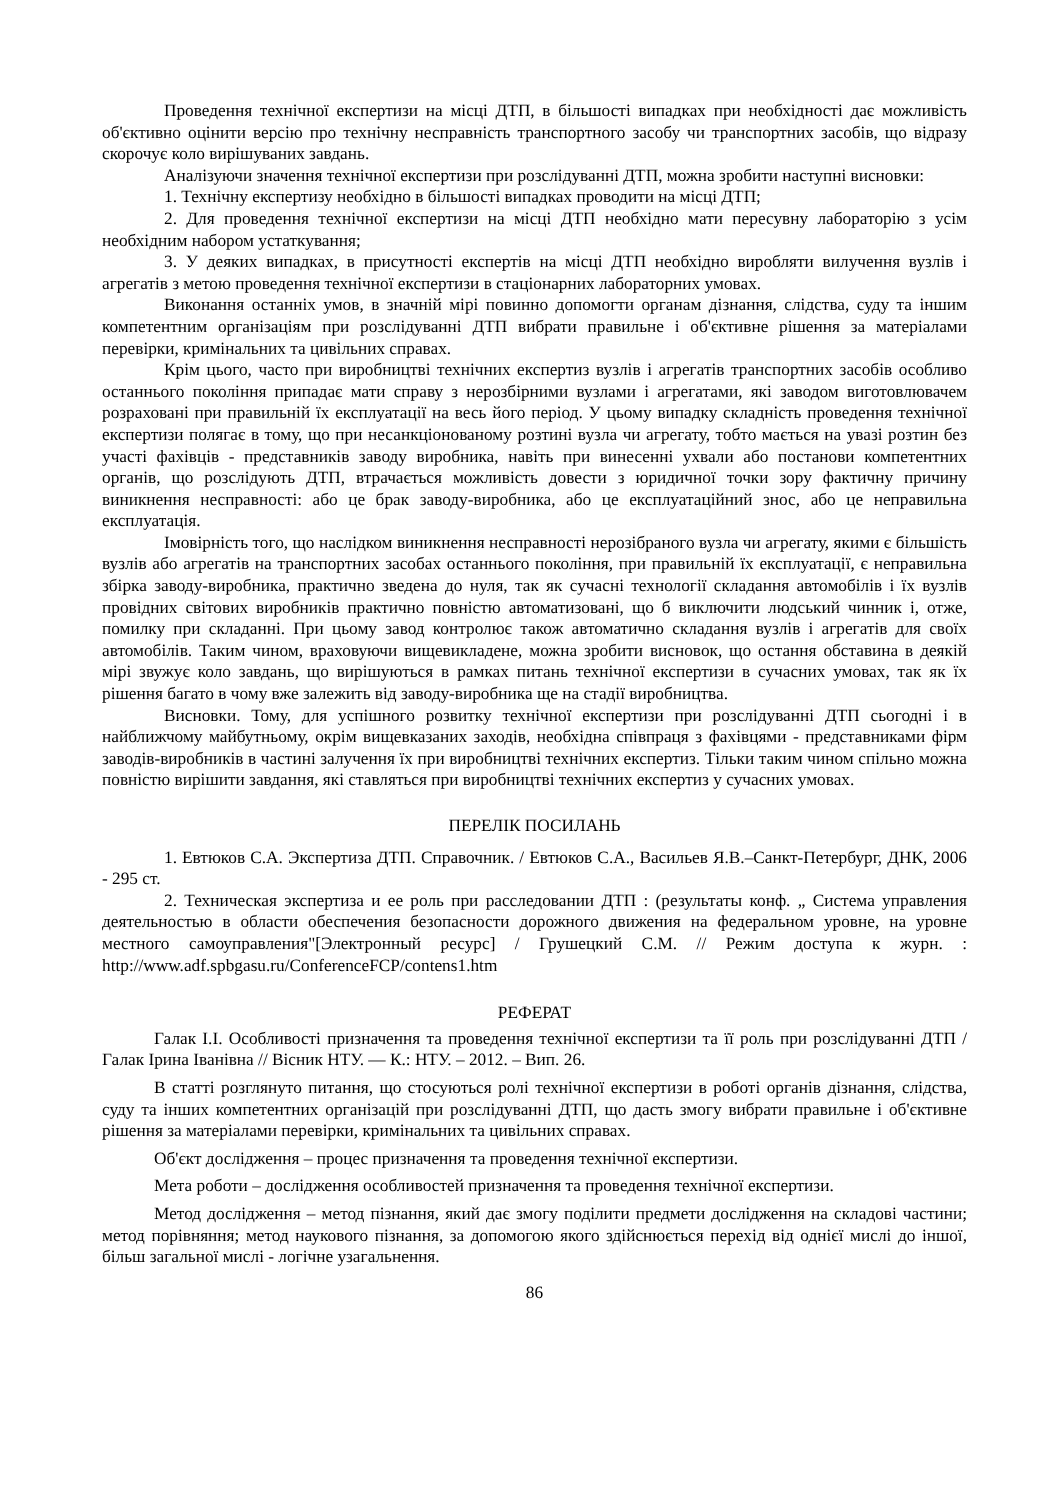Проведення технічної експертизи на місці ДТП, в більшості випадках при необхідності дає можливість об'єктивно оцінити версію про технічну несправність транспортного засобу чи транспортних засобів, що відразу скорочує коло вирішуваних завдань.
Аналізуючи значення технічної експертизи при розслідуванні ДТП, можна зробити наступні висновки:
1. Технічну експертизу необхідно в більшості випадках проводити на місці ДТП;
2. Для проведення технічної експертизи на місці ДТП необхідно мати пересувну лабораторію з усім необхідним набором устаткування;
3. У деяких випадках, в присутності експертів на місці ДТП необхідно виробляти вилучення вузлів і агрегатів з метою проведення технічної експертизи в стаціонарних лабораторних умовах.
Виконання останніх умов, в значній мірі повинно допомогти органам дізнання, слідства, суду та іншим компетентним організаціям при розслідуванні ДТП вибрати правильне і об'єктивне рішення за матеріалами перевірки, кримінальних та цивільних справах.
Крім цього, часто при виробництві технічних експертиз вузлів і агрегатів транспортних засобів особливо останнього покоління припадає мати справу з нерозбірними вузлами і агрегатами, які заводом виготовлювачем розраховані при правильній їх експлуатації на весь його період. У цьому випадку складність проведення технічної експертизи полягає в тому, що при несанкціонованому розтині вузла чи агрегату, тобто мається на увазі розтин без участі фахівців - представників заводу виробника, навіть при винесенні ухвали або постанови компетентних органів, що розслідують ДТП, втрачається можливість довести з юридичної точки зору фактичну причину виникнення несправності: або це брак заводу-виробника, або це експлуатаційний знос, або це неправильна експлуатація.
Імовірність того, що наслідком виникнення несправності нерозібраного вузла чи агрегату, якими є більшість вузлів або агрегатів на транспортних засобах останнього покоління, при правильній їх експлуатації, є неправильна збірка заводу-виробника, практично зведена до нуля, так як сучасні технології складання автомобілів і їх вузлів провідних світових виробників практично повністю автоматизовані, що б виключити людський чинник і, отже, помилку при складанні. При цьому завод контролює також автоматично складання вузлів і агрегатів для своїх автомобілів. Таким чином, враховуючи вищевикладене, можна зробити висновок, що остання обставина в деякій мірі звужує коло завдань, що вирішуються в рамках питань технічної експертизи в сучасних умовах, так як їх рішення багато в чому вже залежить від заводу-виробника ще на стадії виробництва.
Висновки. Тому, для успішного розвитку технічної експертизи при розслідуванні ДТП сьогодні і в найближчому майбутньому, окрім вищевказаних заходів, необхідна співпраця з фахівцями - представниками фірм заводів-виробників в частині залучення їх при виробництві технічних експертиз. Тільки таким чином спільно можна повністю вирішити завдання, які ставляться при виробництві технічних експертиз у сучасних умовах.
ПЕРЕЛІК ПОСИЛАНЬ
1. Евтюков С.А. Экспертиза ДТП. Справочник. / Евтюков С.А., Васильев Я.В.–Санкт-Петербург, ДНК, 2006 - 295 ст.
2. Техническая экспертиза и ее роль при расследовании ДТП : (результаты конф. „ Система управления деятельностью в области обеспечения безопасности дорожного движения на федеральном уровне, на уровне местного самоуправления"[Электронный ресурс] / Грушецкий С.М. // Режим доступа к журн. : http://www.adf.spbgasu.ru/ConferenceFCP/contens1.htm
РЕФЕРАТ
Галак І.І. Особливості призначення та проведення технічної експертизи та її роль при розслідуванні ДТП / Галак Ірина Іванівна // Вісник НТУ. — К.: НТУ. – 2012. – Вип. 26.
В статті розглянуто питання, що стосуються ролі технічної експертизи в роботі органів дізнання, слідства, суду та інших компетентних організацій при розслідуванні ДТП, що дасть змогу вибрати правильне і об'єктивне рішення за матеріалами перевірки, кримінальних та цивільних справах.
Об'єкт дослідження – процес призначення та проведення технічної експертизи.
Мета роботи – дослідження особливостей призначення та проведення технічної експертизи.
Метод дослідження – метод пізнання, який дає змогу поділити предмети дослідження на складові частини; метод порівняння; метод наукового пізнання, за допомогою якого здійснюється перехід від однієї мислі до іншої, більш загальної мислі - логічне узагальнення.
86